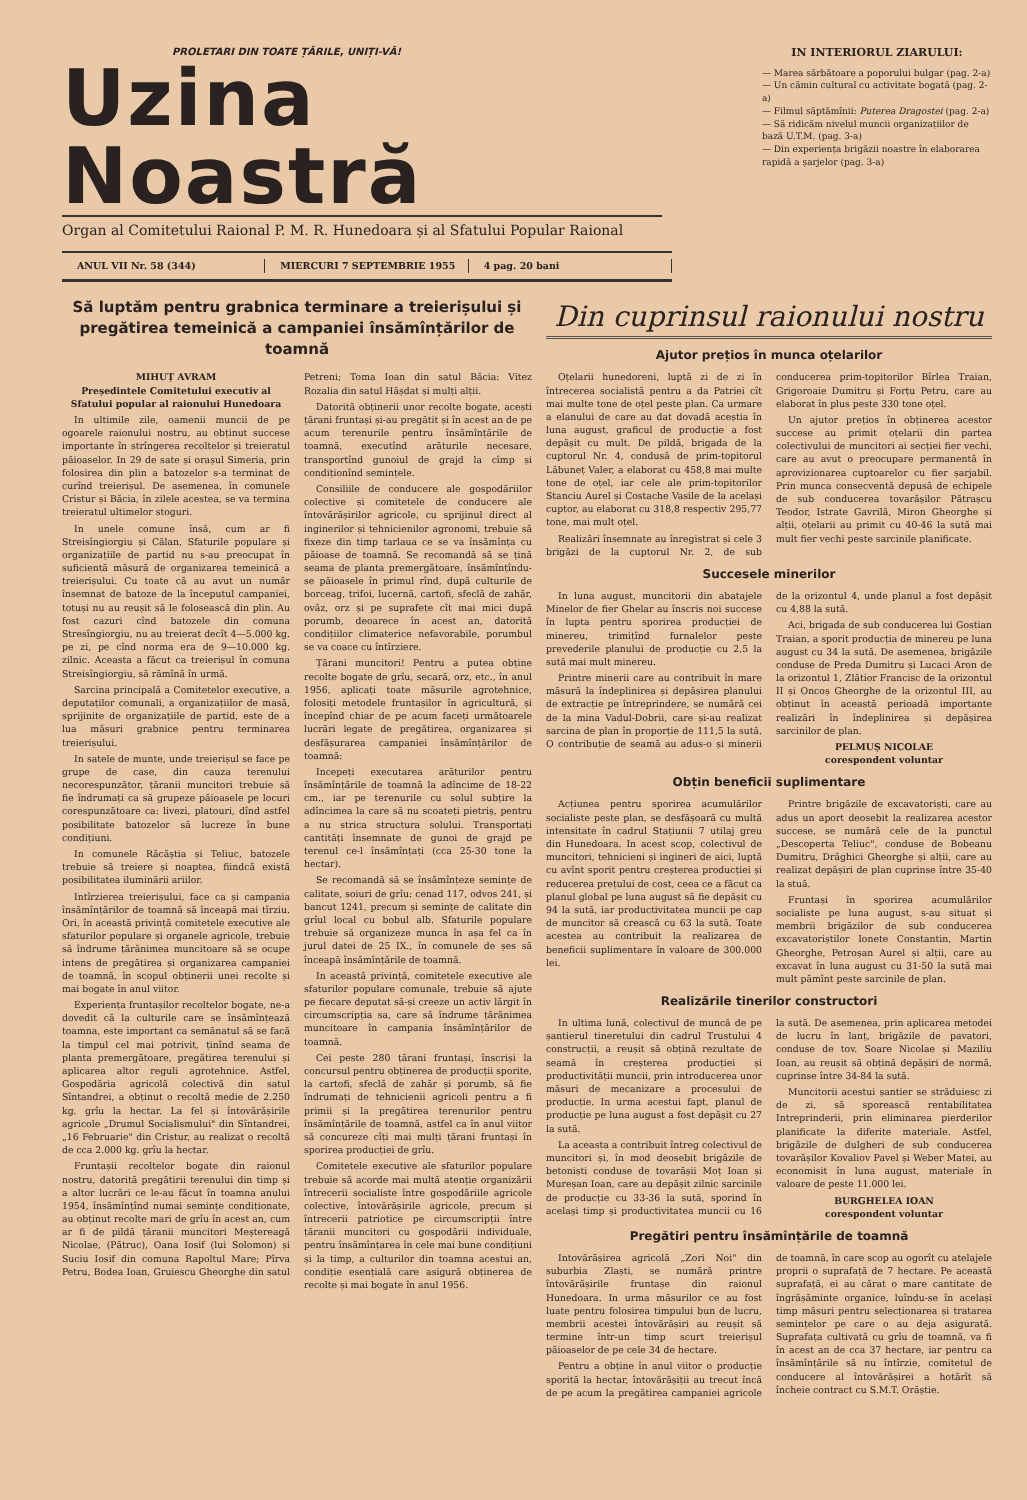PROLETARI DIN TOATE ȚĂRILE, UNIȚI-VĂ!
Uzina Noastră
Organ al Comitetului Raional P. M. R. Hunedoara și al Sfatului Popular Raional
ANUL VII Nr. 58 (344) MIERCURI 7 SEPTEMBRIE 1955 4 pag. 20 bani
IN INTERIORUL ZIARULUI:
— Marea sărbătoare a poporului bulgar (pag. 2-a)
— Un cămin cultural cu activitate bogată (pag. 2-a)
— Filmul săptămînii: Puterea Dragostei (pag. 2-a)
— Să ridicăm nivelul muncii organizațiilor de bază U.T.M. (pag. 3-a)
— Din experiența brigăzii noastre în elaborarea rapidă a șarjelor (pag. 3-a)
Să luptăm pentru grabnica terminare a treierișului și pregătirea temeinică a campaniei însămînțărilor de toamnă
MIHUȚ AVRAM
Președintele Comitetului executiv al Sfatului popular al raionului Hunedoara
In ultimile zile, oamenii muncii de pe ogoarele raionului nostru, au obținut succese importante în strîngerea recoltelor și treieratul păioaselor. In 29 de sate și orașul Simeria, prin folosirea din plin a batozelor s-a terminat de curînd treierișul. De asemenea, în comunele Cristur și Băcia, în zilele acestea, se va termina treieratul ultimelor stoguri.
In unele comune însă, cum ar fi Streisîngiorgiu și Călan, Sfaturile populare și organizațiile de partid nu s-au preocupat în suficientă măsură de organizarea temeinică a treierișului. Cu toate că au avut un număr însemnat de batoze de la începutul campaniei, totuși nu au reușit să le folosească din plin. Au fost cazuri cînd batozele din comuna Stresîngiorgiu, nu au treierat decît 4—5.000 kg. pe zi, pe cînd norma era de 9—10.000 kg. zilnic. Aceasta a făcut ca treierișul în comuna Streisîngiorgiu, să rămînă în urmă.
Sarcina principală a Comitetelor executive, a deputaților comunali, a organizațiilor de masă, sprijinite de organizațiile de partid, este de a lua măsuri grabnice pentru terminarea treierișului.
In satele de munte, unde treierișul se face pe grupe de case, din cauza terenului necorespunzător, țăranii muncitori trebuie să fie îndrumați ca să grupeze păioasele pe locuri corespunzătoare ca: livezi, platouri, dînd astfel posibilitate batozelor să lucreze în bune condițiuni.
In comunele Răcăștia și Teliuc, batozele trebuie să treiere și noaptea, fiindcă există posibilitatea iluminării ariilor.
Intîrzierea treierișului, face ca și campania însămînțărilor de toamnă să înceapă mai tîrziu. Ori, în această privință comitetele executive ale sfaturilor populare și organele agricole, trebuie să îndrume țărănimea muncitoare să se ocupe intens de pregătirea și organizarea campaniei de toamnă, în scopul obținerii unei recolte și mai bogate în anul viitor.
Experiența fruntașilor recoltelor bogate, ne-a dovedit că la culturile care se însămînțează toamna, este important ca semănatul să se facă la timpul cel mai potrivit, ținînd seama de planta premergătoare, pregătirea terenului și aplicarea altor reguli agrotehnice. Astfel, Gospodăria agricolă colectivă din satul Sîntandrei, a obținut o recoltă medie de 2.250 kg. grîu la hectar. La fel și întovărășirile agricole „Drumul Socialismului" din Sîntandrei, „16 Februarie" din Cristur, au realizat o recoltă de cca 2.000 kg. grîu la hectar.
Fruntașii recoltelor bogate din raionul nostru, datorită pregătirii terenului din timp și a altor lucrări ce le-au făcut în toamna anului 1954, însămînțînd numai semințe condiționate, au obținut recolte mari de grîu în acest an, cum ar fi de pildă țăranii muncitori Meștereagă Nicolae, (Pătruc), Oana Iosif (lui Solomon) și Suciu Iosif din comuna Rapoltul Mare; Pîrva Petru, Bodea Ioan, Gruiescu Gheorghe din satul Petreni; Toma Ioan din satul Băcia: Vitez Rozalia din satul Hășdat și mulți alții.
Datorită obținerii unor recolte bogate, acești țărani fruntași și-au pregătit și în acest an de pe acum terenurile pentru însămînțările de toamnă, executînd arăturile necesare, transportînd gunoiul de grajd la cîmp și condiționînd semințele.
Consiliile de conducere ale gospodăriilor colective și comitetele de conducere ale întovărășirilor agricole, cu sprijinul direct al inginerilor și tehnicienilor agronomi, trebuie să fixeze din timp tarlaua ce se va însămînța cu păioase de toamnă. Se recomandă să se țină seama de planta premergătoare, însămînțîndu-se păioasele în primul rînd, după culturile de borceag, trifoi, lucernă, cartofi, sfeclă de zahăr, ovăz, orz și pe suprafețe cît mai mici după porumb, deoarece în acest an, datorită condițiilor climaterice nefavorabile, porumbul se va coace cu întîrziere.
Țărani muncitori! Pentru a putea obține recolte bogate de grîu, secară, orz, etc., în anul 1956, aplicați toate măsurile agrotehnice, folosiți metodele fruntașilor în agricultură, și începînd chiar de pe acum faceți următoarele lucrări legate de pregătirea, organizarea și desfășurarea campaniei însămînțărilor de toamnă:
Incepeți executarea arăturilor pentru însămînțările de toamnă la adîncime de 18-22 cm., iar pe terenurile cu solul subțire la adîncimea la care să nu scoateți pietriș, pentru a nu strica structura solului. Transportați cantități însemnate de gunoi de grajd pe terenul ce-l însămînțați (cca 25-30 tone la hectar).
Se recomandă să se însămînțeze semințe de calitate, soiuri de grîu: cenad 117, odvos 241, și bancut 1241, precum și semințe de calitate din grîul local cu bobul alb. Sfaturile populare trebuie să organizeze munca în așa fel ca în jurul datei de 25 IX., în comunele de șes să înceapă însămînțările de toamnă.
In această privință, comitetele executive ale sfaturilor populare comunale, trebuie să ajute pe fiecare deputat să-și creeze un activ lărgit în circumscripția sa, care să îndrume țărănimea muncitoare în campania însămînțărilor de toamnă.
Cei peste 280 țărani fruntași, înscriși la concursul pentru obținerea de producții sporite, la cartofi, sfeclă de zahăr și porumb, să fie îndrumați de tehnicienii agricoli pentru a fi primii și la pregătirea terenurilor pentru însămînțările de toamnă, astfel ca în anul viitor să concureze cîți mai mulți țărani fruntași în sporirea producției de grîu.
Comitetele executive ale sfaturilor populare trebuie să acorde mai multă atenție organizării întrecerii socialiste între gospodăriile agricole colective, întovărășirile agricole, precum și întrecerii patriotice pe circumscripții între țăranii muncitori cu gospodării individuale, pentru însămînțarea în cele mai bune condițiuni și la timp, a culturilor din toamna acestui an, condiție esențială care asigură obținerea de recolte și mai bogate în anul 1956.
Din cuprinsul raionului nostru
Ajutor prețios în munca oțelarilor
Oțelarii hunedoreni, luptă zi de zi în întrecerea socialistă pentru a da Patriei cît mai multe tone de oțel peste plan. Ca urmare a elanului de care au dat dovadă aceștia în luna august, graficul de producție a fost depășit cu mult. De pildă, brigada de la cuptorul Nr. 4, condusă de prim-topitorul Lăbuneț Valer, a elaborat cu 458,8 mai multe tone de oțel, iar cele ale prim-topitorilor Stanciu Aurel și Costache Vasile de la același cuptor, au elaborat cu 318,8 respectiv 295,77 tone, mai mult oțel.
Realizări însemnate au înregistrat și cele 3 brigăzi de la cuptorul Nr. 2, de sub conducerea prim-topitorilor Bîrlea Traian, Grigoroaie Dumitru și Forțu Petru, care au elaborat în plus peste 330 tone oțel.
Un ajutor prețios în obținerea acestor succese au primit oțelarii din partea colectivului de muncitori ai secției fier vechi, care au avut o preocupare permanentă în aprovizionarea cuptoarelor cu fier șarjabil. Prin munca consecventă depusă de echipele de sub conducerea tovarășilor Pătrașcu Teodor, Istrate Gavrilă, Miron Gheorghe și alții, oțelarii au primit cu 40-46 la sută mai mult fier vechi peste sarcinile planificate.
Succesele minerilor
In luna august, muncitorii din abatajele Minelor de fier Ghelar au înscris noi succese în lupta pentru sporirea producției de minereu, trimițînd furnalelor peste prevederile planului de producție cu 2,5 la sută mai mult minereu.
Printre minerii care au contribuit în mare măsură la îndeplinirea și depășirea planului de extracție pe întreprindere, se numără cei de la mina Vadul-Dobrii, care și-au realizat sarcina de plan în proporție de 111,5 la sută. O contribuție de seamă au adus-o și minerii de la orizontul 4, unde planul a fost depășit cu 4,88 la sută.
Aci, brigada de sub conducerea lui Gostian Traian, a sporit producția de minereu pe luna august cu 34 la sută. De asemenea, brigăzile conduse de Preda Dumitru și Lucaci Aron de la orizontul 1, Zlătior Francisc de la orizontul II și Oncoș Gheorghe de la orizontul III, au obținut în această perioadă importante realizări în îndeplinirea și depășirea sarcinilor de plan.
PELMUȘ NICOLAE
corespondent voluntar
Obțin beneficii suplimentare
Acțiunea pentru sporirea acumulărilor socialiste peste plan, se desfășoară cu multă intensitate în cadrul Stațiunii 7 utilaj greu din Hunedoara. In acest scop, colectivul de muncitori, tehnicieni și ingineri de aici, luptă cu avînt sporit pentru creșterea producției și reducerea prețului de cost, ceea ce a făcut ca planul global pe luna august să fie depășit cu 94 la sută, iar productivitatea muncii pe cap de muncitor să crească cu 63 la sută. Toate acestea au contribuit la realizarea de beneficii suplimentare în valoare de 300.000 lei.
Printre brigăzile de excavatoriști, care au adus un aport deosebit la realizarea acestor succese, se numără cele de la punctul „Descoperta Teliuc", conduse de Bobeanu Dumitru, Drăghici Gheorghe și alții, care au realizat depășiri de plan cuprinse între 35-40 la stuă.
Fruntași în sporirea acumulărilor socialiste pe luna august, s-au situat și membrii brigăzilor de sub conducerea excavatoriștilor Ionete Constantin, Martin Gheorghe, Petroșan Aurel și alții, care au excavat în luna august cu 31-50 la sută mai mult pămînt peste sarcinile de plan.
Realizările tinerilor constructori
In ultima lună, colectivul de muncă de pe șantierul tineretului din cadrul Trustului 4 construcții, a reușit să obțină rezultate de seamă în creșterea producției și productivității muncii, prin introducerea unor măsuri de mecanizare a procesului de producție. In urma acestui fapt, planul de producție pe luna august a fost depășit cu 27 la sută.
La aceasta a contribuit întreg colectivul de muncitori și, în mod deosebit brigăzile de betoniști conduse de tovarășii Moț Ioan și Mureșan Ioan, care au depășit zilnic sarcinile de producție cu 33-36 la sută, sporind în același timp și productivitatea muncii cu 16 la sută. De asemenea, prin aplicarea metodei de lucru în lanț, brigăzile de pavatori, conduse de tov. Soare Nicolae și Maziliu Ioan, au reușit să obțină depășiri de normă, cuprinse între 34-84 la sută.
Muncitorii acestui șantier se străduiesc zi de zi, să sporească rentabilitatea Intreprinderii, prin eliminarea pierderilor planificate la diferite materiale. Astfel, brigăzile de dulgheri de sub conducerea tovarășilor Kovaliov Pavel și Weber Matei, au economisit în luna august, materiale în valoare de peste 11.000 lei.
BURGHELEA IOAN
corespondent voluntar
Pregătiri pentru însămînțările de toamnă
Intovărășirea agricolă „Zori Noi" din suburbia Zlaști, se numără printre întovărășirile fruntașe din raionul Hunedoara. In urma măsurilor ce au fost luate pentru folosirea timpului bun de lucru, membrii acestei întovărășiri au reușit să termine într-un timp scurt treierișul păioaselor de pe cele 34 de hectare.
Pentru a obține în anul viitor o producție sporită la hectar, întovărășiții au trecut încă de pe acum la pregătirea campaniei agricole de toamnă, în care scop au ogorît cu atelajele proprii o suprafață de 7 hectare. Pe această suprafață, ei au cărat o mare cantitate de îngrășăminte organice, luîndu-se în același timp măsuri pentru selecționarea și tratarea semințelor pe care o au deja asigurată. Suprafața cultivată cu grîu de toamnă, va fi în acest an de cca 37 hectare, iar pentru ca însămînțările să nu întîrzie, comitetul de conducere al întovărășirei a hotărît să încheie contract cu S.M.T. Orăștie.